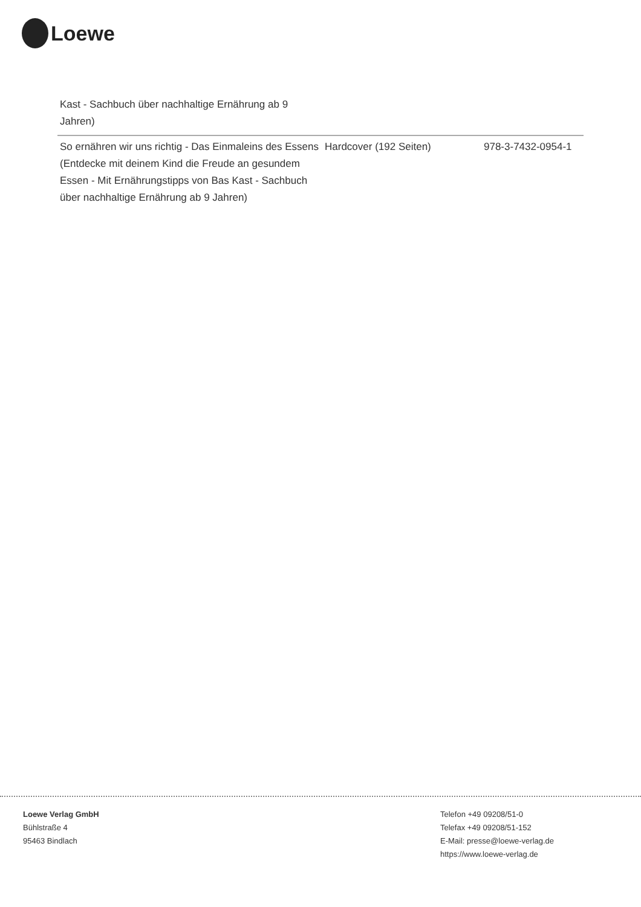Loewe
| Kast - Sachbuch über nachhaltige Ernährung ab 9 Jahren) | | |
| So ernähren wir uns richtig - Das Einmaleins des Essens (Entdecke mit deinem Kind die Freude an gesundem Essen - Mit Ernährungstipps von Bas Kast - Sachbuch über nachhaltige Ernährung ab 9 Jahren) | Hardcover (192 Seiten) | 978-3-7432-0954-1 |
Loewe Verlag GmbH
Bühlstraße 4
95463 Bindlach
Telefon +49 09208/51-0
Telefax +49 09208/51-152
E-Mail: presse@loewe-verlag.de
https://www.loewe-verlag.de